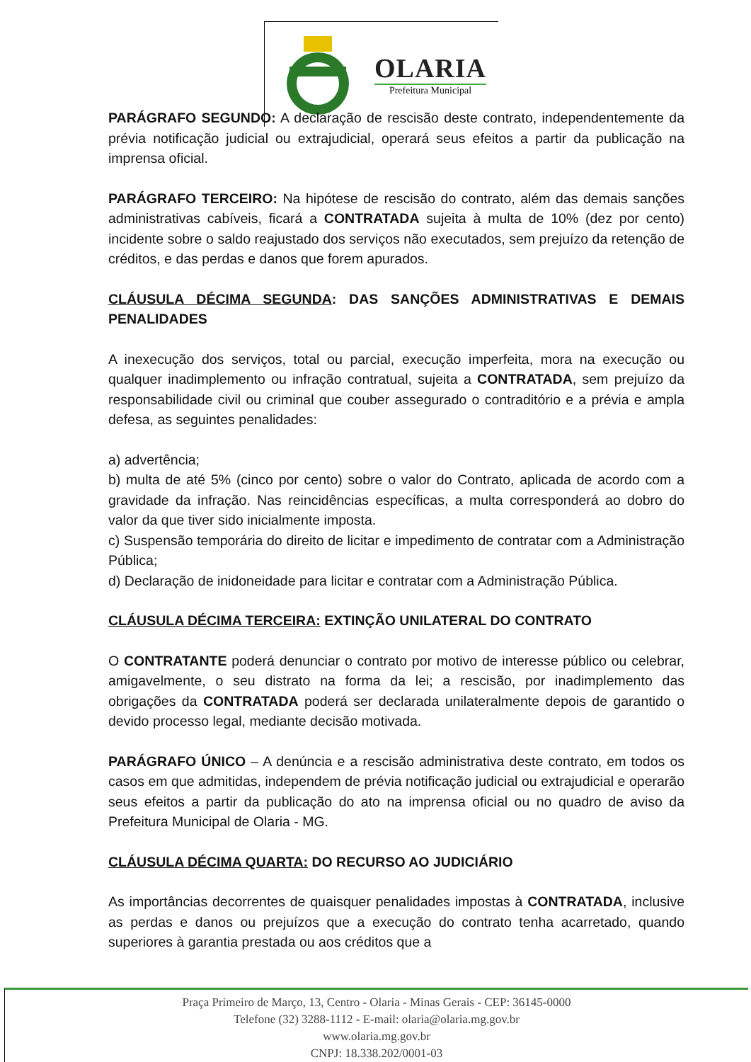OLARIA
Prefeitura Municipal
PARÁGRAFO SEGUNDO: A declaração de rescisão deste contrato, independentemente da prévia notificação judicial ou extrajudicial, operará seus efeitos a partir da publicação na imprensa oficial.
PARÁGRAFO TERCEIRO: Na hipótese de rescisão do contrato, além das demais sanções administrativas cabíveis, ficará a CONTRATADA sujeita à multa de 10% (dez por cento) incidente sobre o saldo reajustado dos serviços não executados, sem prejuízo da retenção de créditos, e das perdas e danos que forem apurados.
CLÁUSULA DÉCIMA SEGUNDA: DAS SANÇÕES ADMINISTRATIVAS E DEMAIS PENALIDADES
A inexecução dos serviços, total ou parcial, execução imperfeita, mora na execução ou qualquer inadimplemento ou infração contratual, sujeita a CONTRATADA, sem prejuízo da responsabilidade civil ou criminal que couber assegurado o contraditório e a prévia e ampla defesa, as seguintes penalidades:
a) advertência;
b) multa de até 5% (cinco por cento) sobre o valor do Contrato, aplicada de acordo com a gravidade da infração. Nas reincidências específicas, a multa corresponderá ao dobro do valor da que tiver sido inicialmente imposta.
c) Suspensão temporária do direito de licitar e impedimento de contratar com a Administração Pública;
d) Declaração de inidoneidade para licitar e contratar com a Administração Pública.
CLÁUSULA DÉCIMA TERCEIRA: EXTINÇÃO UNILATERAL DO CONTRATO
O CONTRATANTE poderá denunciar o contrato por motivo de interesse público ou celebrar, amigavelmente, o seu distrato na forma da lei; a rescisão, por inadimplemento das obrigações da CONTRATADA poderá ser declarada unilateralmente depois de garantido o devido processo legal, mediante decisão motivada.
PARÁGRAFO ÚNICO – A denúncia e a rescisão administrativa deste contrato, em todos os casos em que admitidas, independem de prévia notificação judicial ou extrajudicial e operarão seus efeitos a partir da publicação do ato na imprensa oficial ou no quadro de aviso da Prefeitura Municipal de Olaria - MG.
CLÁUSULA DÉCIMA QUARTA: DO RECURSO AO JUDICIÁRIO
As importâncias decorrentes de quaisquer penalidades impostas à CONTRATADA, inclusive as perdas e danos ou prejuízos que a execução do contrato tenha acarretado, quando superiores à garantia prestada ou aos créditos que a
Praça Primeiro de Março, 13, Centro - Olaria - Minas Gerais - CEP: 36145-0000
Telefone (32) 3288-1112 - E-mail: olaria@olaria.mg.gov.br
www.olaria.mg.gov.br
CNPJ: 18.338.202/0001-03